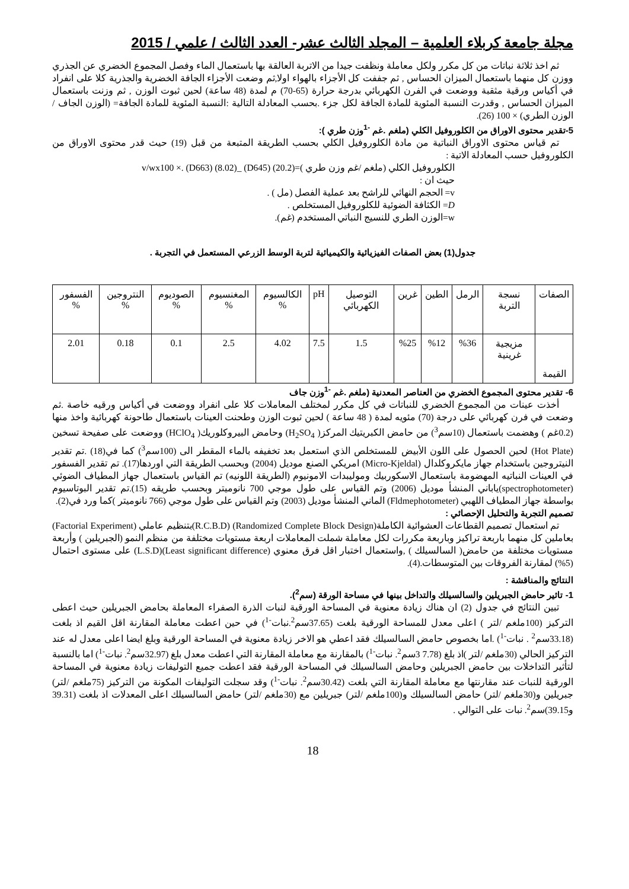مجلة جامعة كربلاء العلمية – المجلد الثالث عشر- العدد الثالث / علمي / 2015
ثم اخذ ثلاثة نباتات من كل مكرر ولكل معاملة ونظفت جيدا من الاتربة العالقة بها باستعمال الماء وفصل المجموع الخضري عن الجذري ووزن كل منهما باستعمال الميزان الحساس , ثم جففت كل الأجزاء بالهواء اولا,ثم وضعت الأجزاء الجافة الخضرية والجذرية كلا على انفراد في أكياس ورقية مثقبة ووضعت في الفرن الكهربائي بدرجة حرارة (65-70) م لمدة (48 ساعة) لحين ثبوت الوزن , ثم وزنت باستعمال الميزان الحساس , وقدرت النسبة المئوية للمادة الجافة لكل جزء .بحسب المعادلة التالية :النسبة المئوية للمادة الجافة= (الوزن الجاف / الوزن الطري) × 100 (26).
5-تقدير محتوى الاوراق من الكلوروفيل الكلي (ملغم .غم <sup>-1</sup>وزن طري ):
تم قياس محتوى الاوراق النباتية من مادة الكلوروفيل الكلي بحسب الطريقة المتبعة من قبل (19) حيث قدر محتوى الاوراق من الكلوروفيل حسب المعادلة الاتية :
الكلوروفيل الكلي (ملغم /غم وزن طري )=(20.2) (D645) _(8.02) (D663) .× v/wx100
حيث ان :
v= الحجم النهائي للراشح بعد عملية الفصل (مل ) .
D= الكثافة الضوئية للكلوروفيل المستخلص .
w=الوزن الطري للنسيج النباتي المستخدم (غم).
جدول(1) بعض الصفات الفيزيائية والكيميائية لتربة الوسط الزرعي المستعمل في التجربة .
| الصفات | نسجة التربة | الرمل | الطين | غرين | التوصيل الكهربائي | pH | الكالسيوم % | المغنسيوم % | الصوديوم % | النتروجين % | الفسفور % |
| القيمة | مزيجية غرينية | %36 | %12 | %25 | 1.5 | 7.5 | 4.02 | 2.5 | 0.1 | 0.18 | 2.01 |
6- تقدير محتوى المجموع الخضري من العناصر المعدنية (ملغم .غم <sup>-1</sup>وزن جاف
أخذت عينات من المجموع الخضري للنباتات في كل مكرر لمختلف المعاملات كلا على انفراد ووضعت في أكياس ورقيه خاصة .ثم وضعت في فرن كهربائي على درجة (70) مئويه لمدة ( 48 ساعة ) لحين ثبوت الوزن وطحنت العينات باستعمال طاحونة كهربائية واخذ منها (0.2غم ) وهضمت باستعمال (10سم<sup>3</sup>) من حامض الكبريتيك المركز( H<sub>2</sub>SO<sub>4</sub>) وحامض البيروكلوريك( HClO<sub>4</sub>) ووضعت على صفيحة تسخين (Hot Plate) لحين الحصول على اللون الأبيض للمستخلص الذي استعمل بعد تخفيفه بالماء المقطر الى (100سم<sup>3</sup>) كما في(18) .تم تقدير النيتروجين باستخدام جهاز مايكروكلدال (Micro-Kjeldal) امريكي الصنع موديل (2004) وبحسب الطريقة التي اوردها(17). تم تقدير الفسفور في العينات النباتيه المهضومة باستعمال الاسكوربيك وموليبدات الامونيوم (الطريقة اللونيه) تم القياس باستعمال جهاز المطياف الضوئي (spectrophotometer)ياباني المنشأ موديل (2006) وتم القياس على طول موجي 700 نانوميتر وبحسب طريقه (15).تم تقدير البوتاسيوم بواسطة جهاز المطياف اللهبي (Fldmephotometer) الماني المنشأ موديل (2003) وتم القياس على طول موجي (766 نانوميتر )كما ورد في(2).
تصميم التجربة والتحليل الإحصائي :
تم استعمال تصميم القطاعات العشوائية الكاملة(Randomized Complete Block Design) (R.C.B.D)بتنظيم عاملي (Factorial Experiment) بعاملين كل منهما باربعة تراكيز وباربعة مكررات لكل معاملة شملت المعاملات اربعة مستويات مختلفة من منظم النمو (الجبريلين ) وأربعة مستويات مختلفة من حامض( السالسيلك ) ,واستعمال اختبار اقل فرق معنوي (Least significant difference)(L.S.D) على مستوى احتمال (5%) لمقارنة الفروقات بين المتوسطات.(4).
النتائج والمناقشة :
1- تاثير حامض الجبريلين والسالسيلك والتداخل بينها في مساحة الورقة (سم<sup>2</sup>).
تبين النتائج في جدول (2) ان هناك زيادة معنوية في المساحة الورقية لنبات الذرة الصفراء المعاملة بحامض الجبريلين حيث اعطى التركيز (100ملغم /لتر ) اعلى معدل للمساحة الورقية بلغت (37.65سم<sup>2</sup>.نبات<sup>-1</sup>) في حين اعطت معاملة المقارنة اقل القيم اذ بلغت (33.18سم<sup>2</sup> . نبات<sup>-1</sup>) .اما بخصوص حامض السالسيلك فقد اعطي هو الاخر زيادة معنوية في المساحة الورقية وبلغ ايضا اعلى معدل له عند التركيز الحالي (30ملغم /لتر )اذ بلغ (7.78 3سم<sup>2</sup>. نبات<sup>-1</sup>) بالمقارنة مع معاملة المقارنة التي اعطت معدل بلغ (32.97سم<sup>2</sup>. نبات<sup>-1</sup>) اما بالنسبة لتأثير التداخلات بين حامض الجبريلين وحامض السالسيلك في المساحة الورقية فقد اعطت جميع التوليفات زيادة معنوية في المساحة الورقية للنبات عند مقارنتها مع معاملة المقارنة التي بلغت (30.42سم<sup>2</sup>. نبات<sup>-1</sup>) وقد سجلت التوليفات المكونة من التركيز (75ملغم /لتر) جبريلين و(30ملغم /لتر) حامض السالسيلك و(100ملغم /لتر) جبريلين مع (30ملغم /لتر) حامض السالسيلك اعلى المعدلات اذ بلغت (39.31 و39.15)سم<sup>2</sup>. نبات على التوالي .
18